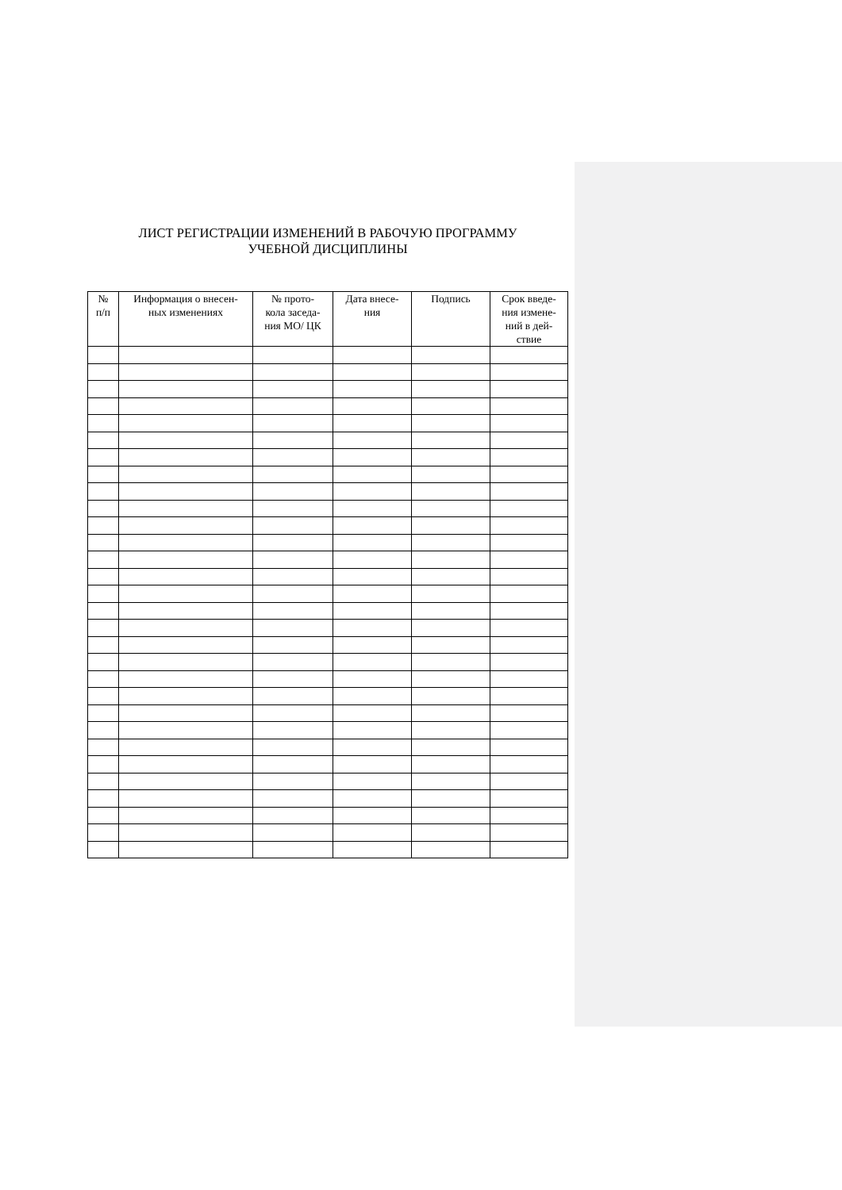ЛИСТ РЕГИСТРАЦИИ ИЗМЕНЕНИЙ В РАБОЧУЮ ПРОГРАММУ
УЧЕБНОЙ ДИСЦИПЛИНЫ
| № п/п | Информация о внесен- ных изменениях | № прото- кола заседа- ния МО/ ЦК | Дата внесе- ния | Подпись | Срок введе- ния измене- ний в дей- ствие |
| --- | --- | --- | --- | --- | --- |